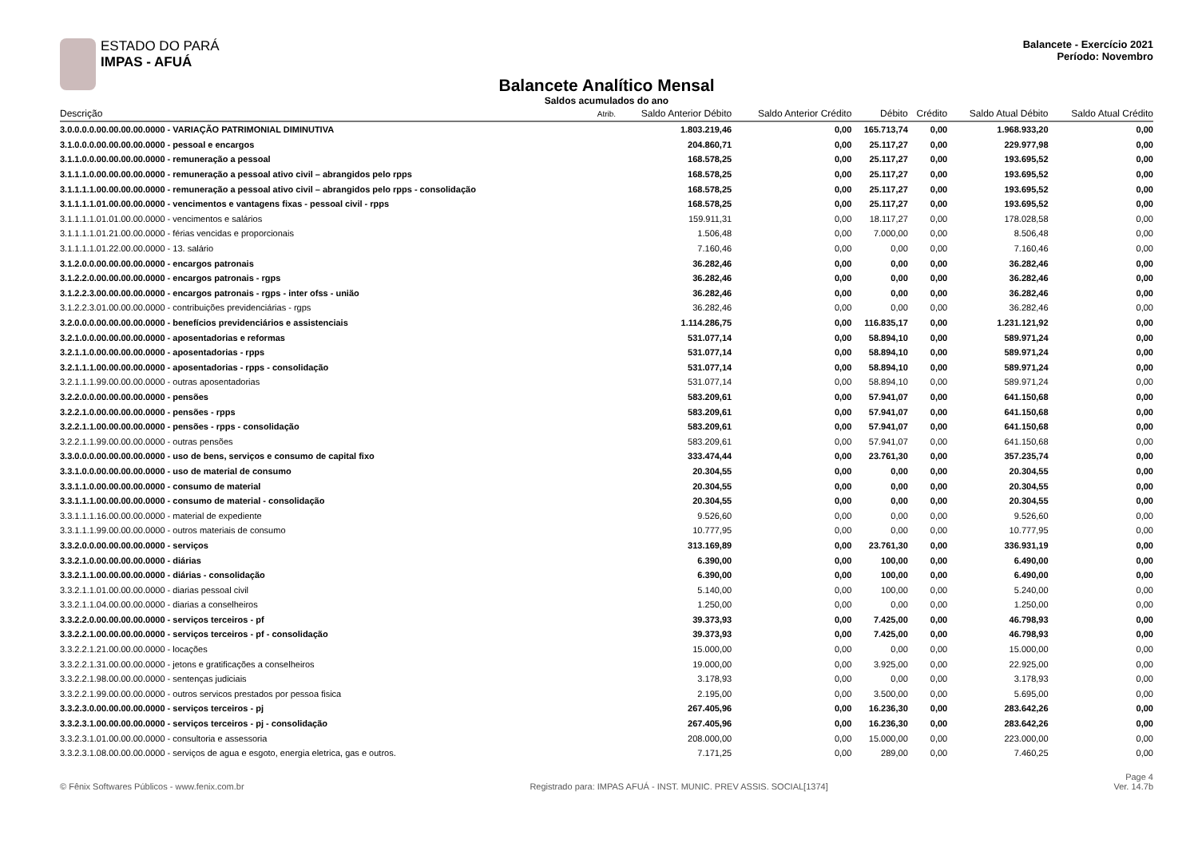ESTADO DO PARÁ
IMPAS - AFUÁ
Balancete - Exercício 2021
Período: Novembro
Balancete Analítico Mensal
Saldos acumulados do ano
| Descrição | Atrib. | Saldo Anterior Débito | Saldo Anterior Crédito | Débito | Crédito | Saldo Atual Débito | Saldo Atual Crédito |
| --- | --- | --- | --- | --- | --- | --- | --- |
| 3.0.0.0.0.00.00.00.00.0000 - VARIAÇÃO PATRIMONIAL DIMINUTIVA | | 1.803.219,46 | 0,00 | 165.713,74 | 0,00 | 1.968.933,20 | 0,00 |
| 3.1.0.0.0.00.00.00.00.0000 - pessoal e encargos | | 204.860,71 | 0,00 | 25.117,27 | 0,00 | 229.977,98 | 0,00 |
| 3.1.1.0.0.00.00.00.00.0000 - remuneração a pessoal | | 168.578,25 | 0,00 | 25.117,27 | 0,00 | 193.695,52 | 0,00 |
| 3.1.1.1.0.00.00.00.00.0000 - remuneração a pessoal ativo civil – abrangidos pelo rpps | | 168.578,25 | 0,00 | 25.117,27 | 0,00 | 193.695,52 | 0,00 |
| 3.1.1.1.1.00.00.00.00.0000 - remuneração a pessoal ativo civil – abrangidos pelo rpps - consolidação | | 168.578,25 | 0,00 | 25.117,27 | 0,00 | 193.695,52 | 0,00 |
| 3.1.1.1.1.01.00.00.00.0000 - vencimentos e vantagens fixas - pessoal civil - rpps | | 168.578,25 | 0,00 | 25.117,27 | 0,00 | 193.695,52 | 0,00 |
| 3.1.1.1.1.01.01.00.00.0000 - vencimentos e salários | | 159.911,31 | 0,00 | 18.117,27 | 0,00 | 178.028,58 | 0,00 |
| 3.1.1.1.1.01.21.00.00.0000 - férias vencidas e proporcionais | | 1.506,48 | 0,00 | 7.000,00 | 0,00 | 8.506,48 | 0,00 |
| 3.1.1.1.1.01.22.00.00.0000 - 13. salário | | 7.160,46 | 0,00 | 0,00 | 0,00 | 7.160,46 | 0,00 |
| 3.1.2.0.0.00.00.00.00.0000 - encargos patronais | | 36.282,46 | 0,00 | 0,00 | 0,00 | 36.282,46 | 0,00 |
| 3.1.2.2.0.00.00.00.00.0000 - encargos patronais - rgps | | 36.282,46 | 0,00 | 0,00 | 0,00 | 36.282,46 | 0,00 |
| 3.1.2.2.3.00.00.00.00.0000 - encargos patronais - rgps - inter ofss - união | | 36.282,46 | 0,00 | 0,00 | 0,00 | 36.282,46 | 0,00 |
| 3.1.2.2.3.01.00.00.00.0000 - contribuições previdenciárias - rgps | | 36.282,46 | 0,00 | 0,00 | 0,00 | 36.282,46 | 0,00 |
| 3.2.0.0.0.00.00.00.00.0000 - benefícios previdenciários e assistenciais | | 1.114.286,75 | 0,00 | 116.835,17 | 0,00 | 1.231.121,92 | 0,00 |
| 3.2.1.0.0.00.00.00.00.0000 - aposentadorias e reformas | | 531.077,14 | 0,00 | 58.894,10 | 0,00 | 589.971,24 | 0,00 |
| 3.2.1.1.0.00.00.00.00.0000 - aposentadorias - rpps | | 531.077,14 | 0,00 | 58.894,10 | 0,00 | 589.971,24 | 0,00 |
| 3.2.1.1.1.00.00.00.00.0000 - aposentadorias - rpps - consolidação | | 531.077,14 | 0,00 | 58.894,10 | 0,00 | 589.971,24 | 0,00 |
| 3.2.1.1.1.99.00.00.00.0000 - outras aposentadorias | | 531.077,14 | 0,00 | 58.894,10 | 0,00 | 589.971,24 | 0,00 |
| 3.2.2.0.0.00.00.00.00.0000 - pensões | | 583.209,61 | 0,00 | 57.941,07 | 0,00 | 641.150,68 | 0,00 |
| 3.2.2.1.0.00.00.00.00.0000 - pensões - rpps | | 583.209,61 | 0,00 | 57.941,07 | 0,00 | 641.150,68 | 0,00 |
| 3.2.2.1.1.00.00.00.00.0000 - pensões - rpps - consolidação | | 583.209,61 | 0,00 | 57.941,07 | 0,00 | 641.150,68 | 0,00 |
| 3.2.2.1.1.99.00.00.00.0000 - outras pensões | | 583.209,61 | 0,00 | 57.941,07 | 0,00 | 641.150,68 | 0,00 |
| 3.3.0.0.0.00.00.00.00.0000 - uso de bens, serviços e consumo de capital fixo | | 333.474,44 | 0,00 | 23.761,30 | 0,00 | 357.235,74 | 0,00 |
| 3.3.1.0.0.00.00.00.00.0000 - uso de material de consumo | | 20.304,55 | 0,00 | 0,00 | 0,00 | 20.304,55 | 0,00 |
| 3.3.1.1.0.00.00.00.00.0000 - consumo de material | | 20.304,55 | 0,00 | 0,00 | 0,00 | 20.304,55 | 0,00 |
| 3.3.1.1.1.00.00.00.00.0000 - consumo de material - consolidação | | 20.304,55 | 0,00 | 0,00 | 0,00 | 20.304,55 | 0,00 |
| 3.3.1.1.1.16.00.00.00.0000 - material de expediente | | 9.526,60 | 0,00 | 0,00 | 0,00 | 9.526,60 | 0,00 |
| 3.3.1.1.1.99.00.00.00.0000 - outros materiais de consumo | | 10.777,95 | 0,00 | 0,00 | 0,00 | 10.777,95 | 0,00 |
| 3.3.2.0.0.00.00.00.00.0000 - serviços | | 313.169,89 | 0,00 | 23.761,30 | 0,00 | 336.931,19 | 0,00 |
| 3.3.2.1.0.00.00.00.00.0000 - diárias | | 6.390,00 | 0,00 | 100,00 | 0,00 | 6.490,00 | 0,00 |
| 3.3.2.1.1.00.00.00.00.0000 - diárias - consolidação | | 6.390,00 | 0,00 | 100,00 | 0,00 | 6.490,00 | 0,00 |
| 3.3.2.1.1.01.00.00.00.0000 - diarias pessoal civil | | 5.140,00 | 0,00 | 100,00 | 0,00 | 5.240,00 | 0,00 |
| 3.3.2.1.1.04.00.00.00.0000 - diarias a conselheiros | | 1.250,00 | 0,00 | 0,00 | 0,00 | 1.250,00 | 0,00 |
| 3.3.2.2.0.00.00.00.00.0000 - serviços terceiros - pf | | 39.373,93 | 0,00 | 7.425,00 | 0,00 | 46.798,93 | 0,00 |
| 3.3.2.2.1.00.00.00.00.0000 - serviços terceiros - pf - consolidação | | 39.373,93 | 0,00 | 7.425,00 | 0,00 | 46.798,93 | 0,00 |
| 3.3.2.2.1.21.00.00.00.0000 - locações | | 15.000,00 | 0,00 | 0,00 | 0,00 | 15.000,00 | 0,00 |
| 3.3.2.2.1.31.00.00.00.0000 - jetons e gratificações a conselheiros | | 19.000,00 | 0,00 | 3.925,00 | 0,00 | 22.925,00 | 0,00 |
| 3.3.2.2.1.98.00.00.00.0000 - sentenças judiciais | | 3.178,93 | 0,00 | 0,00 | 0,00 | 3.178,93 | 0,00 |
| 3.3.2.2.1.99.00.00.00.0000 - outros servicos prestados por pessoa fisica | | 2.195,00 | 0,00 | 3.500,00 | 0,00 | 5.695,00 | 0,00 |
| 3.3.2.3.0.00.00.00.00.0000 - serviços terceiros - pj | | 267.405,96 | 0,00 | 16.236,30 | 0,00 | 283.642,26 | 0,00 |
| 3.3.2.3.1.00.00.00.00.0000 - serviços terceiros - pj - consolidação | | 267.405,96 | 0,00 | 16.236,30 | 0,00 | 283.642,26 | 0,00 |
| 3.3.2.3.1.01.00.00.00.0000 - consultoria e assessoria | | 208.000,00 | 0,00 | 15.000,00 | 0,00 | 223.000,00 | 0,00 |
| 3.3.2.3.1.08.00.00.00.0000 - serviços de agua e esgoto, energia eletrica, gas e outros. | | 7.171,25 | 0,00 | 289,00 | 0,00 | 7.460,25 | 0,00 |
© Fênix Softwares Públicos - www.fenix.com.br Registrado para: IMPAS AFUÁ - INST. MUNIC. PREV ASSIS. SOCIAL[1374] Page 4
Ver. 14.7b